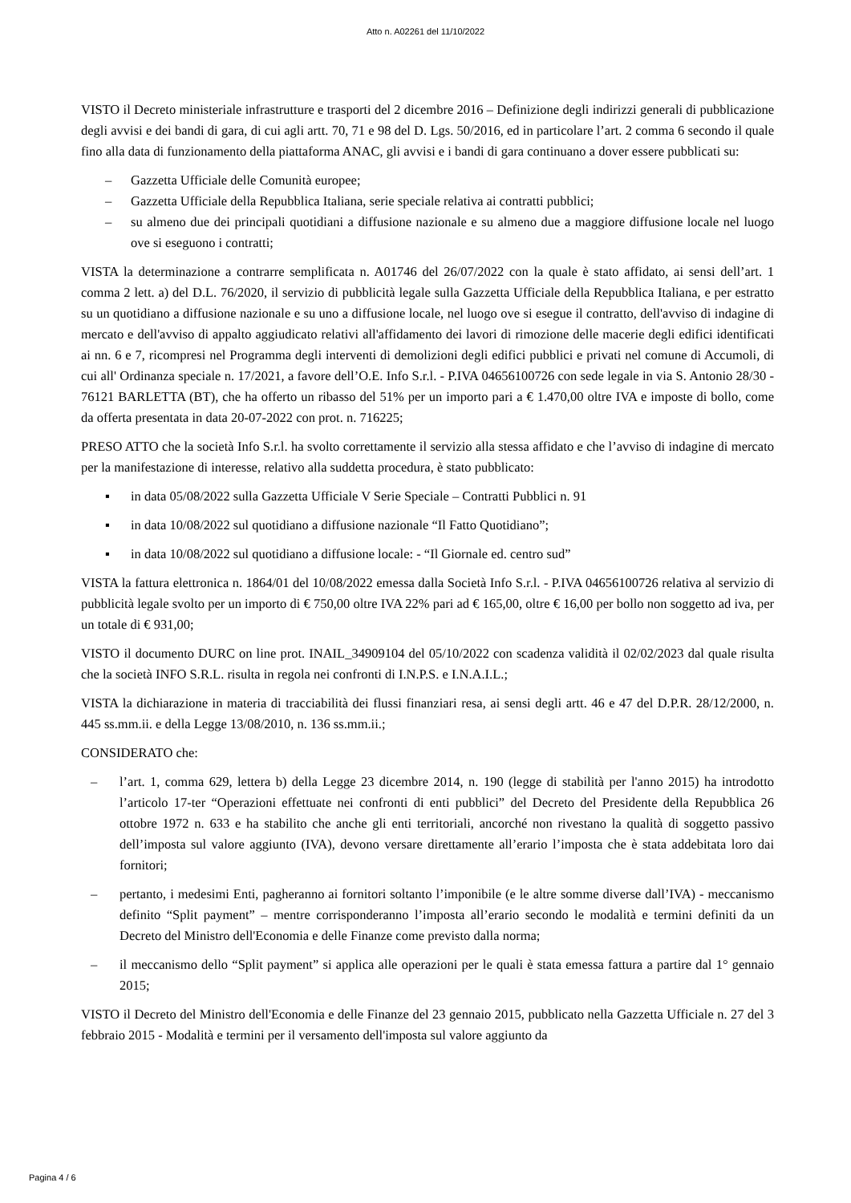Atto n. A02261 del 11/10/2022
VISTO il Decreto ministeriale infrastrutture e trasporti del 2 dicembre 2016 – Definizione degli indirizzi generali di pubblicazione degli avvisi e dei bandi di gara, di cui agli artt. 70, 71 e 98 del D. Lgs. 50/2016, ed in particolare l’art. 2 comma 6 secondo il quale fino alla data di funzionamento della piattaforma ANAC, gli avvisi e i bandi di gara continuano a dover essere pubblicati su:
– Gazzetta Ufficiale delle Comunità europee;
– Gazzetta Ufficiale della Repubblica Italiana, serie speciale relativa ai contratti pubblici;
– su almeno due dei principali quotidiani a diffusione nazionale e su almeno due a maggiore diffusione locale nel luogo ove si eseguono i contratti;
VISTA la determinazione a contrarre semplificata n. A01746 del 26/07/2022 con la quale è stato affidato, ai sensi dell’art. 1 comma 2 lett. a) del D.L. 76/2020, il servizio di pubblicità legale sulla Gazzetta Ufficiale della Repubblica Italiana, e per estratto su un quotidiano a diffusione nazionale e su uno a diffusione locale, nel luogo ove si esegue il contratto, dell'avviso di indagine di mercato e dell'avviso di appalto aggiudicato relativi all'affidamento dei lavori di rimozione delle macerie degli edifici identificati ai nn. 6 e 7, ricompresi nel Programma degli interventi di demolizioni degli edifici pubblici e privati nel comune di Accumoli, di cui all' Ordinanza speciale n. 17/2021, a favore dell’O.E. Info S.r.l. - P.IVA 04656100726 con sede legale in via S. Antonio 28/30 - 76121 BARLETTA (BT), che ha offerto un ribasso del 51% per un importo pari a € 1.470,00 oltre IVA e imposte di bollo, come da offerta presentata in data 20-07-2022 con prot. n. 716225;
PRESO ATTO che la società Info S.r.l. ha svolto correttamente il servizio alla stessa affidato e che l’avviso di indagine di mercato per la manifestazione di interesse, relativo alla suddetta procedura, è stato pubblicato:
▪ in data 05/08/2022 sulla Gazzetta Ufficiale V Serie Speciale – Contratti Pubblici n. 91
▪ in data 10/08/2022 sul quotidiano a diffusione nazionale “Il Fatto Quotidiano”;
▪ in data 10/08/2022 sul quotidiano a diffusione locale: - “Il Giornale ed. centro sud”
VISTA la fattura elettronica n. 1864/01 del 10/08/2022 emessa dalla Società Info S.r.l. - P.IVA 04656100726 relativa al servizio di pubblicità legale svolto per un importo di € 750,00 oltre IVA 22% pari ad € 165,00, oltre € 16,00 per bollo non soggetto ad iva, per un totale di € 931,00;
VISTO il documento DURC on line prot. INAIL_34909104 del 05/10/2022 con scadenza validità il 02/02/2023 dal quale risulta che la società INFO S.R.L. risulta in regola nei confronti di I.N.P.S. e I.N.A.I.L.;
VISTA la dichiarazione in materia di tracciabilità dei flussi finanziari resa, ai sensi degli artt. 46 e 47 del D.P.R. 28/12/2000, n. 445 ss.mm.ii. e della Legge 13/08/2010, n. 136 ss.mm.ii.;
CONSIDERATO che:
– l’art. 1, comma 629, lettera b) della Legge 23 dicembre 2014, n. 190 (legge di stabilità per l'anno 2015) ha introdotto l’articolo 17-ter “Operazioni effettuate nei confronti di enti pubblici” del Decreto del Presidente della Repubblica 26 ottobre 1972 n. 633 e ha stabilito che anche gli enti territoriali, ancorché non rivestano la qualità di soggetto passivo dell’imposta sul valore aggiunto (IVA), devono versare direttamente all’erario l’imposta che è stata addebitata loro dai fornitori;
– pertanto, i medesimi Enti, pagheranno ai fornitori soltanto l’imponibile (e le altre somme diverse dall’IVA) - meccanismo definito “Split payment” – mentre corrisponderanno l’imposta all’erario secondo le modalità e termini definiti da un Decreto del Ministro dell'Economia e delle Finanze come previsto dalla norma;
– il meccanismo dello “Split payment” si applica alle operazioni per le quali è stata emessa fattura a partire dal 1° gennaio 2015;
VISTO il Decreto del Ministro dell'Economia e delle Finanze del 23 gennaio 2015, pubblicato nella Gazzetta Ufficiale n. 27 del 3 febbraio 2015 - Modalità e termini per il versamento dell'imposta sul valore aggiunto da
Pagina 4 / 6